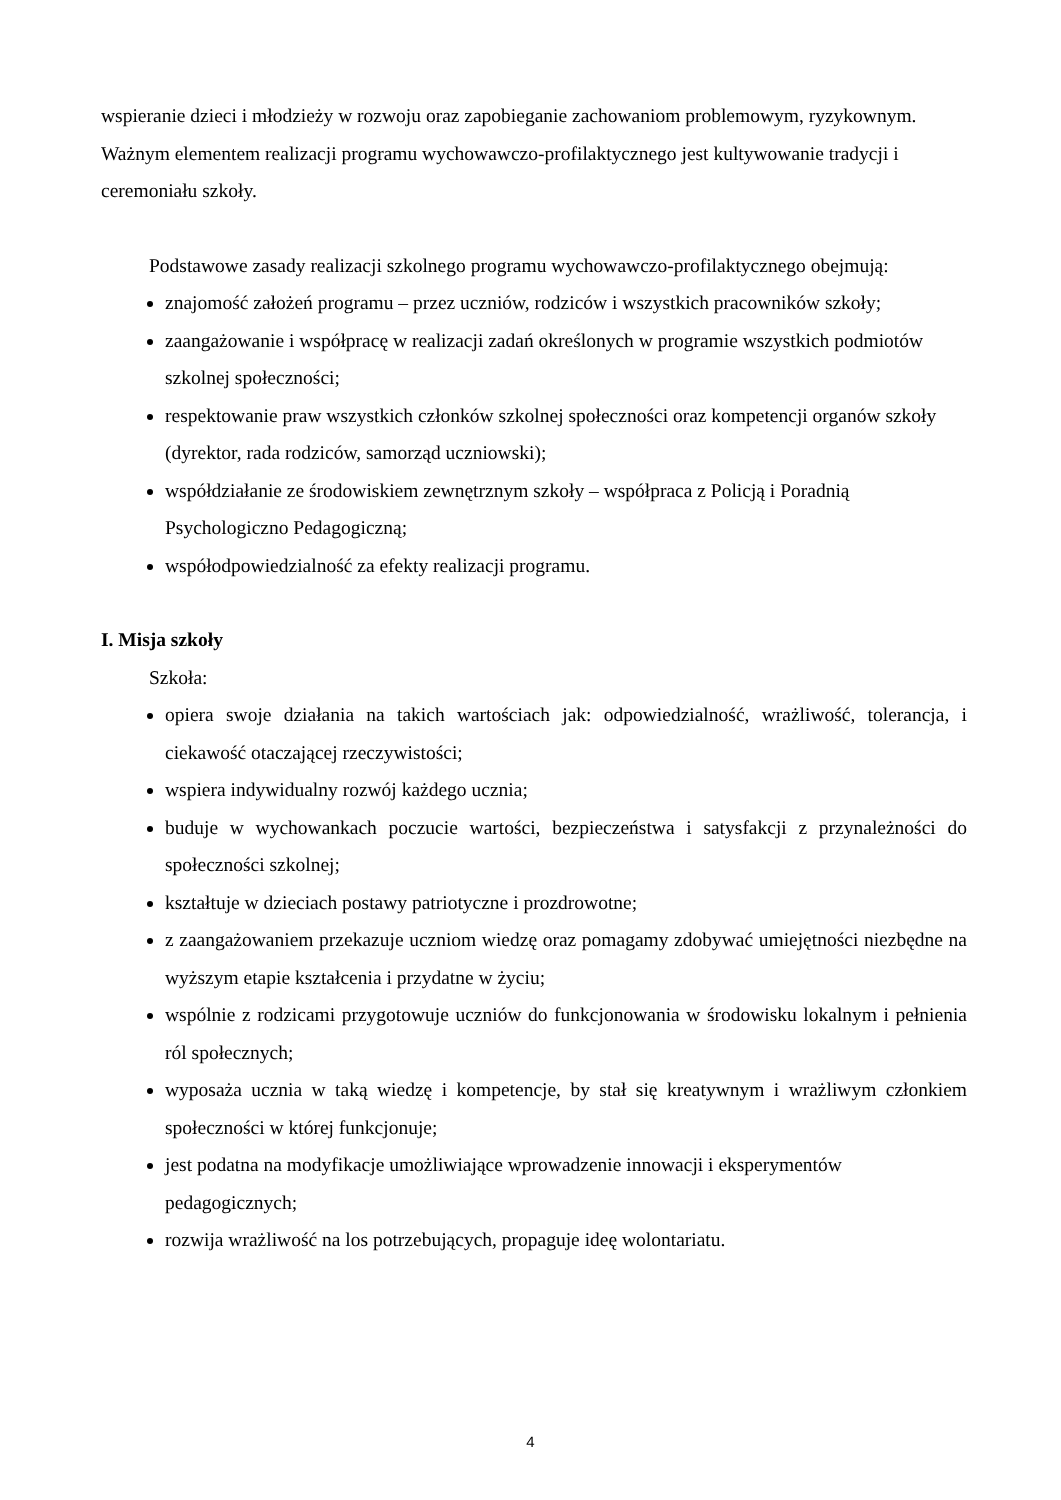wspieranie dzieci i młodzieży w rozwoju oraz zapobieganie zachowaniom problemowym, ryzykownym. Ważnym elementem realizacji programu wychowawczo-profilaktycznego jest kultywowanie tradycji i ceremoniału szkoły.
Podstawowe zasady realizacji szkolnego programu wychowawczo-profilaktycznego obejmują:
znajomość założeń programu – przez uczniów, rodziców i wszystkich pracowników szkoły;
zaangażowanie i współpracę w realizacji zadań określonych w programie wszystkich podmiotów szkolnej społeczności;
respektowanie praw wszystkich członków szkolnej społeczności oraz kompetencji organów szkoły (dyrektor, rada rodziców, samorząd uczniowski);
współdziałanie ze środowiskiem zewnętrznym szkoły – współpraca z Policją i Poradnią Psychologiczno Pedagogiczną;
współodpowiedzialność za efekty realizacji programu.
I. Misja szkoły
Szkoła:
opiera swoje działania na takich wartościach jak: odpowiedzialność, wrażliwość, tolerancja, i ciekawość otaczającej rzeczywistości;
wspiera indywidualny rozwój każdego ucznia;
buduje w wychowankach poczucie wartości, bezpieczeństwa i satysfakcji z przynależności do społeczności szkolnej;
kształtuje w dzieciach postawy patriotyczne i prozdrowotne;
z zaangażowaniem przekazuje uczniom wiedzę oraz pomagamy zdobywać umiejętności niezbędne na wyższym etapie kształcenia i przydatne w życiu;
wspólnie z rodzicami przygotowuje uczniów do funkcjonowania w środowisku lokalnym i pełnienia ról społecznych;
wyposaża ucznia w taką wiedzę i kompetencje, by stał się kreatywnym i wrażliwym członkiem społeczności w której funkcjonuje;
jest podatna na modyfikacje umożliwiające wprowadzenie innowacji i eksperymentów pedagogicznych;
rozwija wrażliwość na los potrzebujących, propaguje ideę wolontariatu.
4